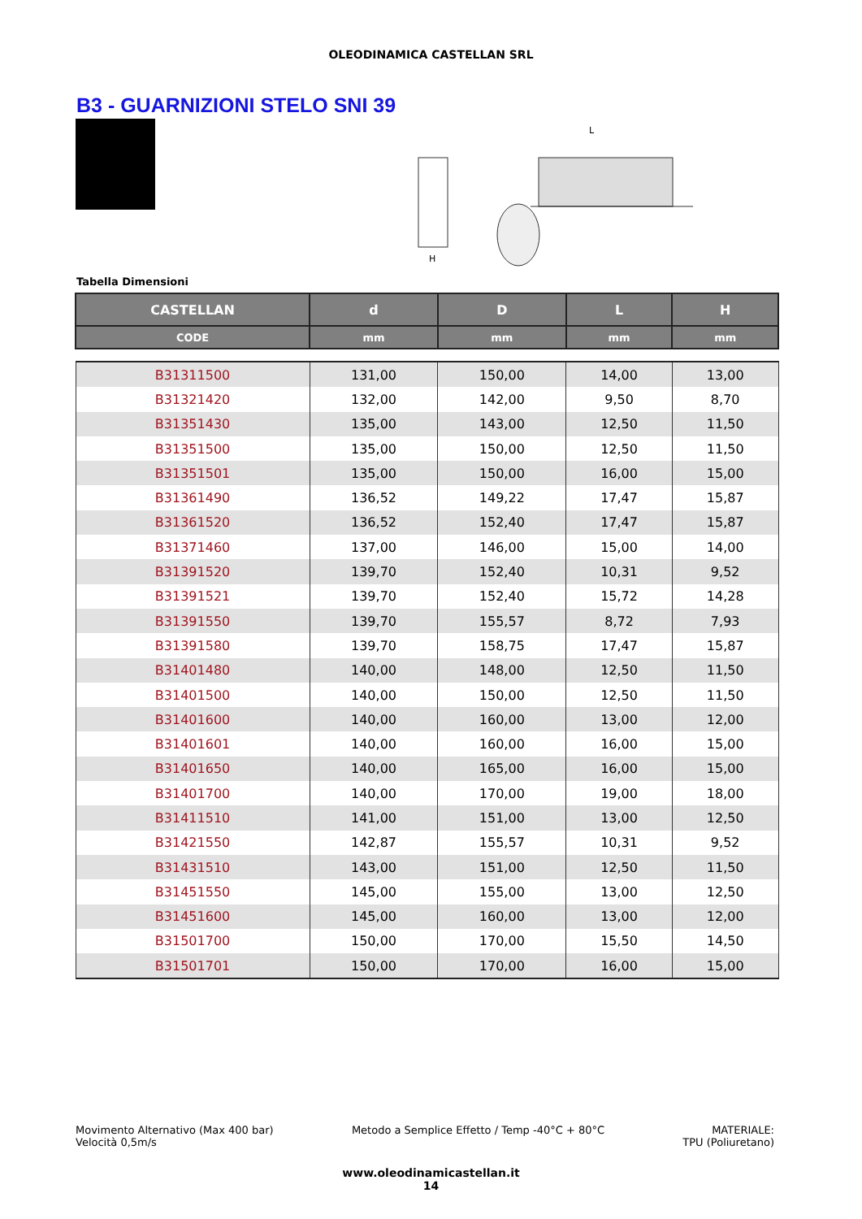OLEODINAMICA CASTELLAN SRL
B3 - GUARNIZIONI STELO SNI 39
H
L
Tabella Dimensioni
| CASTELLAN | d | D | L | H |
| --- | --- | --- | --- | --- |
| CODE | mm | mm | mm | mm |
| B31311500 | 131,00 | 150,00 | 14,00 | 13,00 |
| B31321420 | 132,00 | 142,00 | 9,50 | 8,70 |
| B31351430 | 135,00 | 143,00 | 12,50 | 11,50 |
| B31351500 | 135,00 | 150,00 | 12,50 | 11,50 |
| B31351501 | 135,00 | 150,00 | 16,00 | 15,00 |
| B31361490 | 136,52 | 149,22 | 17,47 | 15,87 |
| B31361520 | 136,52 | 152,40 | 17,47 | 15,87 |
| B31371460 | 137,00 | 146,00 | 15,00 | 14,00 |
| B31391520 | 139,70 | 152,40 | 10,31 | 9,52 |
| B31391521 | 139,70 | 152,40 | 15,72 | 14,28 |
| B31391550 | 139,70 | 155,57 | 8,72 | 7,93 |
| B31391580 | 139,70 | 158,75 | 17,47 | 15,87 |
| B31401480 | 140,00 | 148,00 | 12,50 | 11,50 |
| B31401500 | 140,00 | 150,00 | 12,50 | 11,50 |
| B31401600 | 140,00 | 160,00 | 13,00 | 12,00 |
| B31401601 | 140,00 | 160,00 | 16,00 | 15,00 |
| B31401650 | 140,00 | 165,00 | 16,00 | 15,00 |
| B31401700 | 140,00 | 170,00 | 19,00 | 18,00 |
| B31411510 | 141,00 | 151,00 | 13,00 | 12,50 |
| B31421550 | 142,87 | 155,57 | 10,31 | 9,52 |
| B31431510 | 143,00 | 151,00 | 12,50 | 11,50 |
| B31451550 | 145,00 | 155,00 | 13,00 | 12,50 |
| B31451600 | 145,00 | 160,00 | 13,00 | 12,00 |
| B31501700 | 150,00 | 170,00 | 15,50 | 14,50 |
| B31501701 | 150,00 | 170,00 | 16,00 | 15,00 |
Movimento Alternativo (Max 400 bar)
Velocità 0,5m/s
Metodo a Semplice Effetto / Temp -40°C + 80°C
MATERIALE:
TPU (Poliuretano)
www.oleodinamicastellan.it
14